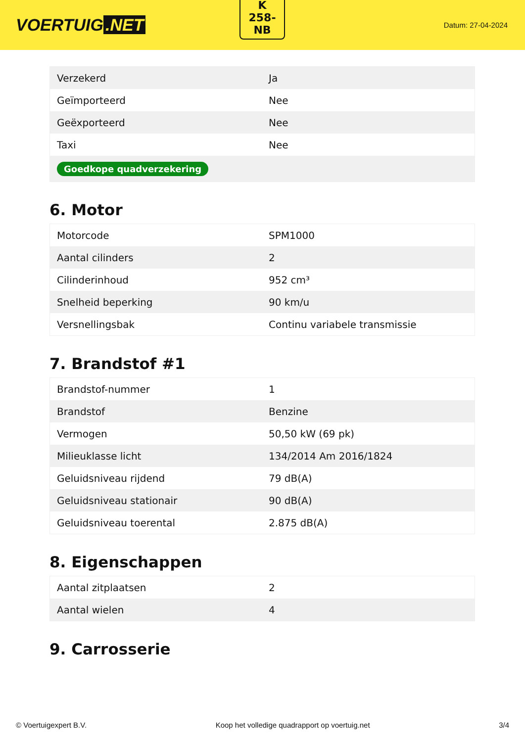VOERTUIG.NET
K
258-
NB
Datum: 27-04-2024
| Verzekerd | Ja |
| Geïmporteerd | Nee |
| Geëxporteerd | Nee |
| Taxi | Nee |
| Goedkope quadverzekering | |
6. Motor
| Motorcode | SPM1000 |
| Aantal cilinders | 2 |
| Cilinderinhoud | 952 cm³ |
| Snelheid beperking | 90 km/u |
| Versnellingsbak | Continu variabele transmissie |
7. Brandstof #1
| Brandstof-nummer | 1 |
| Brandstof | Benzine |
| Vermogen | 50,50 kW (69 pk) |
| Milieuklasse licht | 134/2014 Am 2016/1824 |
| Geluidsniveau rijdend | 79 dB(A) |
| Geluidsniveau stationair | 90 dB(A) |
| Geluidsniveau toerental | 2.875 dB(A) |
8. Eigenschappen
| Aantal zitplaatsen | 2 |
| Aantal wielen | 4 |
9. Carrosserie
© Voertuigexpert B.V. Koop het volledige quadrapport op voertuig.net 3/4